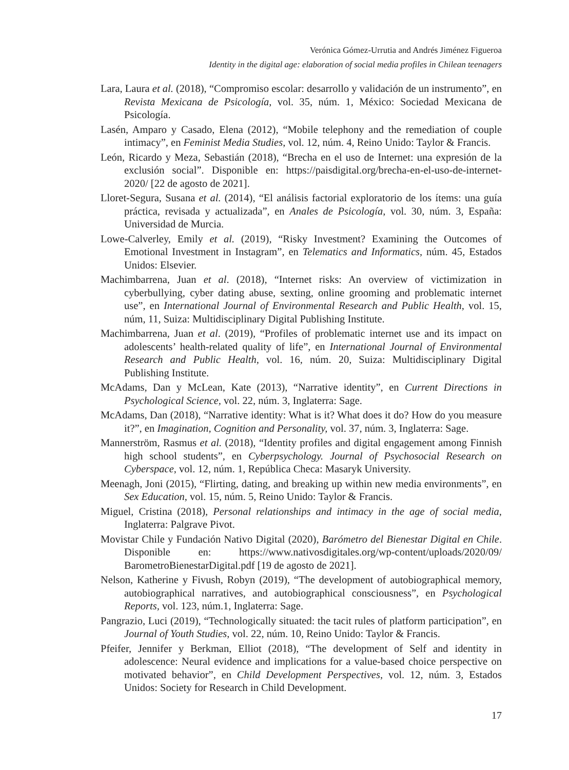Verónica Gómez-Urrutia and Andrés Jiménez Figueroa
Identity in the digital age: elaboration of social media profiles in Chilean teenagers
Lara, Laura et al. (2018), “Compromiso escolar: desarrollo y validación de un instrumento”, en Revista Mexicana de Psicología, vol. 35, núm. 1, México: Sociedad Mexicana de Psicología.
Lasén, Amparo y Casado, Elena (2012), “Mobile telephony and the remediation of couple intimacy”, en Feminist Media Studies, vol. 12, núm. 4, Reino Unido: Taylor & Francis.
León, Ricardo y Meza, Sebastián (2018), “Brecha en el uso de Internet: una expresión de la exclusión social”. Disponible en: https://paisdigital.org/brecha-en-el-uso-de-internet-2020/ [22 de agosto de 2021].
Lloret-Segura, Susana et al. (2014), “El análisis factorial exploratorio de los ítems: una guía práctica, revisada y actualizada”, en Anales de Psicología, vol. 30, núm. 3, España: Universidad de Murcia.
Lowe-Calverley, Emily et al. (2019), “Risky Investment? Examining the Outcomes of Emotional Investment in Instagram”, en Telematics and Informatics, núm. 45, Estados Unidos: Elsevier.
Machimbarrena, Juan et al. (2018), “Internet risks: An overview of victimization in cyberbullying, cyber dating abuse, sexting, online grooming and problematic internet use”, en International Journal of Environmental Research and Public Health, vol. 15, núm, 11, Suiza: Multidisciplinary Digital Publishing Institute.
Machimbarrena, Juan et al. (2019), “Profiles of problematic internet use and its impact on adolescents’ health-related quality of life”, en International Journal of Environmental Research and Public Health, vol. 16, núm. 20, Suiza: Multidisciplinary Digital Publishing Institute.
McAdams, Dan y McLean, Kate (2013), “Narrative identity”, en Current Directions in Psychological Science, vol. 22, núm. 3, Inglaterra: Sage.
McAdams, Dan (2018), “Narrative identity: What is it? What does it do? How do you measure it?”, en Imagination, Cognition and Personality, vol. 37, núm. 3, Inglaterra: Sage.
Mannerström, Rasmus et al. (2018), “Identity profiles and digital engagement among Finnish high school students”, en Cyberpsychology. Journal of Psychosocial Research on Cyberspace, vol. 12, núm. 1, República Checa: Masaryk University.
Meenagh, Joni (2015), “Flirting, dating, and breaking up within new media environments”, en Sex Education, vol. 15, núm. 5, Reino Unido: Taylor & Francis.
Miguel, Cristina (2018), Personal relationships and intimacy in the age of social media, Inglaterra: Palgrave Pivot.
Movistar Chile y Fundación Nativo Digital (2020), Barómetro del Bienestar Digital en Chile. Disponible en: https://www.nativosdigitales.org/wp-content/uploads/2020/09/ BarometroBienestarDigital.pdf [19 de agosto de 2021].
Nelson, Katherine y Fivush, Robyn (2019), “The development of autobiographical memory, autobiographical narratives, and autobiographical consciousness”, en Psychological Reports, vol. 123, núm.1, Inglaterra: Sage.
Pangrazio, Luci (2019), “Technologically situated: the tacit rules of platform participation”, en Journal of Youth Studies, vol. 22, núm. 10, Reino Unido: Taylor & Francis.
Pfeifer, Jennifer y Berkman, Elliot (2018), “The development of Self and identity in adolescence: Neural evidence and implications for a value-based choice perspective on motivated behavior”, en Child Development Perspectives, vol. 12, núm. 3, Estados Unidos: Society for Research in Child Development.
17